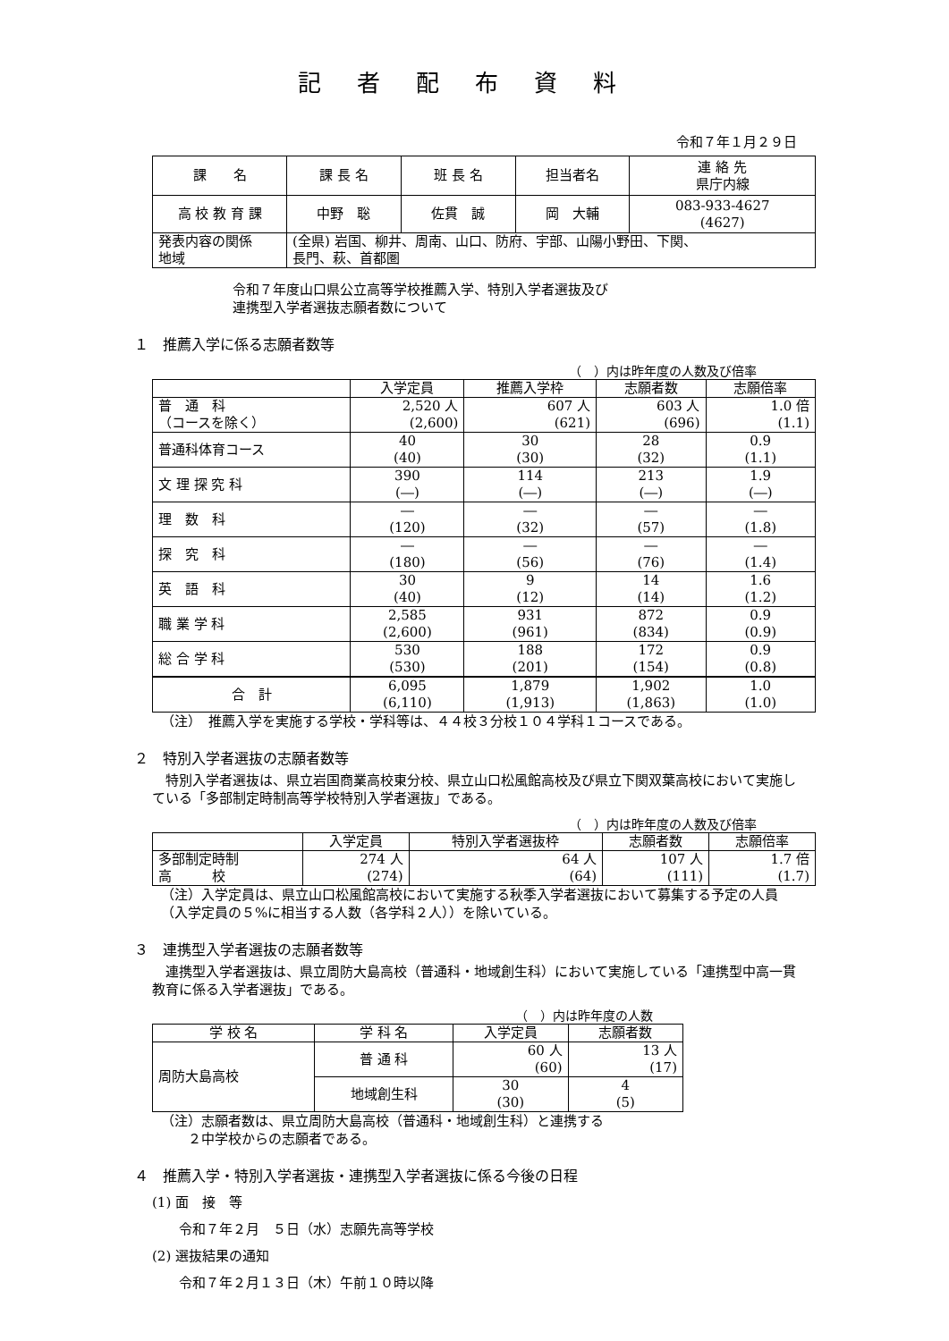記者配布資料
令和７年１月２９日
| 課 名 | 課 長 名 | 班 長 名 | 担当者名 | 連 絡 先 県庁内線 |
| 高 校 教 育 課 | 中野 聡 | 佐貫 誠 | 岡 大輔 | 083-933-4627 (4627) |
| 発表内容の関係 地域 | (全県) 岩国、柳井、周南、山口、防府、宇部、山陽小野田、下関、 長門、萩、首都圏 | | | |
令和７年度山口県公立高等学校推薦入学、特別入学者選抜及び
連携型入学者選抜志願者数について
１　推薦入学に係る志願者数等
（　）内は昨年度の人数及び倍率
| | 入学定員 | 推薦入学枠 | 志願者数 | 志願倍率 |
| --- | --- | --- | --- | --- |
| 普 通 科 （コースを除く） | 2,520 人 (2,600) | 607 人 (621) | 603 人 (696) | 1.0 倍 (1.1) |
| 普通科体育コース | 40 (40) | 30 (30) | 28 (32) | 0.9 (1.1) |
| 文 理 探 究 科 | 390 (―) | 114 (―) | 213 (―) | 1.9 (―) |
| 理 数 科 | ― (120) | ― (32) | ― (57) | ― (1.8) |
| 探 究 科 | ― (180) | ― (56) | ― (76) | ― (1.4) |
| 英 語 科 | 30 (40) | 9 (12) | 14 (14) | 1.6 (1.2) |
| 職 業 学 科 | 2,585 (2,600) | 931 (961) | 872 (834) | 0.9 (0.9) |
| 総 合 学 科 | 530 (530) | 188 (201) | 172 (154) | 0.9 (0.8) |
| 合 計 | 6,095 (6,110) | 1,879 (1,913) | 1,902 (1,863) | 1.0 (1.0) |
（注）　推薦入学を実施する学校・学科等は、４４校３分校１０４学科１コースである。
２　特別入学者選抜の志願者数等
　特別入学者選抜は、県立岩国商業高校東分校、県立山口松風館高校及び県立下関双葉高校において実施している「多部制定時制高等学校特別入学者選抜」である。
（　）内は昨年度の人数及び倍率
| | 入学定員 | 特別入学者選抜枠 | 志願者数 | 志願倍率 |
| --- | --- | --- | --- | --- |
| 多部制定時制 高 校 | 274 人 (274) | 64 人 (64) | 107 人 (111) | 1.7 倍 (1.7) |
（注）入学定員は、県立山口松風館高校において実施する秋季入学者選抜において募集する予定の人員（入学定員の５%に相当する人数（各学科２人））を除いている。
３　連携型入学者選抜の志願者数等
　連携型入学者選抜は、県立周防大島高校（普通科・地域創生科）において実施している「連携型中高一貫教育に係る入学者選抜」である。
（　）内は昨年度の人数
| 学 校 名 | 学 科 名 | 入学定員 | 志願者数 |
| --- | --- | --- | --- |
| 周防大島高校 | 普 通 科 | 60 人 (60) | 13 人 (17) |
| | 地域創生科 | 30 (30) | 4 (5) |
（注）志願者数は、県立周防大島高校（普通科・地域創生科）と連携する
　　２中学校からの志願者である。
４　推薦入学・特別入学者選抜・連携型入学者選抜に係る今後の日程
(1) 面　接　等
　　令和７年２月　５日（水）志願先高等学校
(2) 選抜結果の通知
　　令和７年２月１３日（木）午前１０時以降